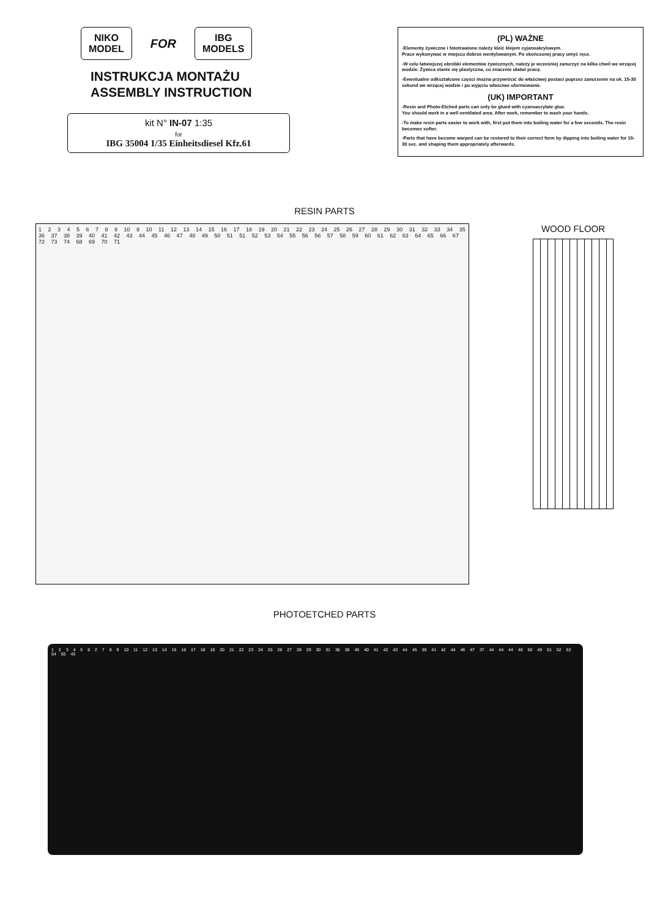NIKO
MODEL
FOR
IBG
MODELS
INSTRUKCJA MONTAŻU
ASSEMBLY INSTRUCTION
kit N° IN-07 1:35
for
IBG 35004 1/35 Einheitsdiesel Kfz.61
(PL) WAŻNE
-Elementy żywiczne i fototrawione należy kleić klejem cyjanoakrylowym.
Prace wykonywać w miejscu dobrze wentylowanym. Po skończonej pracy umyć ręce.
-W celu łatwiejszej obróbki elementów żywicznych, należy je wcześniej zanurzyć na kilka chwil we wrzącej wodzie. Żywica stanie się plastyczna, co znacznie ułatwi pracę.
-Ewentualne odkształcone części można przywrócić do właściwej postaci poprzez zanurzenie na ok. 15-30 sekund we wrzącej wodzie i po wyjęciu właściwe uformowanie.
(UK) IMPORTANT
-Resin and Photo-Etched parts can only be glued with cyanoacrylate glue.
You should work in a well ventilated area. After work, remember to wash your hands.
-To make resin parts easier to work with, first put them into boiling water for a few seconds. The resin becomes softer.
-Parts that have become warped can be restored to their correct form by dipping into boiling water for 15-30 sec. and shaping them appropriately afterwards.
RESIN PARTS
1 2 3 4 5 6 7 8 9 10 9 10 11 12 13 14 15 16 17 18 19 20 21 22 23 24 25 26 27 28 29 30 31 32 33 34 35 36 37 38 39 40 41 42 43 44 45 46 47 48 49 50 51 51 52 53 54 55 56 56 57 58 59 60 61 62 63 64 65 66 67 72 73 74 68 69 70 71
WOOD FLOOR
PHOTOETCHED PARTS
1 2 3 4 5 6 2 7 8 9 10 11 12 13 14 15 16 17 18 19 20 21 22 23 24 25 26 27 28 29 30 31 36 38 40 40 41 42 43 44 45 39 41 42 44 46 47 37 44 44 44 48 50 49 51 52 53 54 55 43